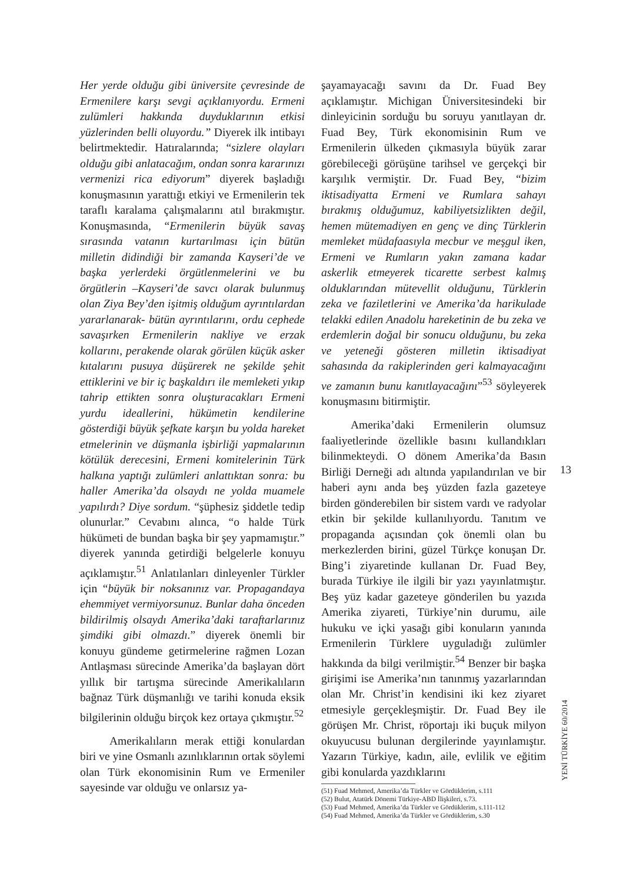Her yerde olduğu gibi üniversite çevresinde de Ermenilere karşı sevgi açıklanıyordu. Ermeni zulümleri hakkında duyduklarının etkisi yüzlerinden belli oluyordu.” Diyerek ilk intibayı belirtmektedir. Hatıralarında; “sizlere olayları olduğu gibi anlatacağım, ondan sonra kararınızı vermenizi rica ediyorum” diyerek başladığı konuşmasının yarattığı etkiyi ve Ermenilerin tek taraflı karalama çalışmalarını atıl bırakmıştır. Konuşmasında, “Ermenilerin büyük savaş sırasında vatanın kurtarılması için bütün milletin didindiği bir zamanda Kayseri’de ve başka yerlerdeki örgütlenmelerini ve bu örgütlerin –Kayseri’de savcı olarak bulunmuş olan Ziya Bey’den işitmiş olduğum ayrıntılardan yararlanarak- bütün ayrıntılarını, ordu cephede savaşırken Ermenilerin nakliye ve erzak kollarını, perakende olarak görülen küçük asker kıtalarını pusuya düşürerek ne şekilde şehit ettiklerini ve bir iç başkaldırı ile memleketi yıkıp tahrip ettikten sonra oluşturacakları Ermeni yurdu ideallerini, hükümetin kendilerine gösterdiği büyük şefkate karşın bu yolda hareket etmelerinin ve düşmanla işbirliği yapmalarının kötülük derecesini, Ermeni komitelerinin Türk halkına yaptığı zulümleri anlattıktan sonra: bu haller Amerika’da olsaydı ne yolda muamele yapılırdı? Diye sordum. “şüphesiz şiddetle tedip olunurlar.” Cevabını alınca, “o halde Türk hükümeti de bundan başka bir şey yapmamıştır.” diyerek yanında getirdiği belgelerle konuyu açıklamıştır.<sup>51</sup> Anlatılanları dinleyenler Türkler için “büyük bir noksanınız var. Propagandaya ehemmiyet vermiyorsunuz. Bunlar daha önceden bildirilmiş olsaydı Amerika’daki taraftarlarınız şimdiki gibi olmazdı.” diyerek önemli bir konuyu gündeme getirmelerine rağmen Lozan Antlaşması sürecinde Amerika’da başlayan dört yıllık bir tartışma sürecinde Amerikalıların bağnaz Türk düşmanlığı ve tarihi konuda eksik bilgilerinin olduğu birçok kez ortaya çıkmıştır.<sup>52</sup>
Amerikalıların merak ettiği konulardan biri ve yine Osmanlı azınlıklarının ortak söylemi olan Türk ekonomisinin Rum ve Ermeniler sayesinde var olduğu ve onlarsız ya-
şayamayacağı savını da Dr. Fuad Bey açıklamıştır. Michigan Üniversitesindeki bir dinleyicinin sorduğu bu soruyu yanıtlayan dr. Fuad Bey, Türk ekonomisinin Rum ve Ermenilerin ülkeden çıkmasıyla büyük zarar görebileceği görüşüne tarihsel ve gerçekçi bir karşılık vermiştir. Dr. Fuad Bey, “bizim iktisadiyatta Ermeni ve Rumlara sahayı bırakmış olduğumuz, kabiliyetsizlikten değil, hemen mütemadiyen en genç ve dinç Türklerin memleket müdafaasıyla mecbur ve meşgul iken, Ermeni ve Rumların yakın zamana kadar askerlik etmeyerek ticarette serbest kalmış olduklarından mütevellit olduğunu, Türklerin zeka ve faziletlerini ve Amerika’da harikulade telakki edilen Anadolu hareketinin de bu zeka ve erdemlerin doğal bir sonucu olduğunu, bu zeka ve yeteneği gösteren milletin iktisadiyat sahasında da rakiplerinden geri kalmayacağını ve zamanın bunu kanıtlayacağını”<sup>53</sup> söyleyerek konuşmasını bitirmiştir.
Amerika’daki Ermenilerin olumsuz faaliyetlerinde özellikle basını kullandıkları bilinmekteydi. O dönem Amerika’da Basın Birliği Derneği adı altında yapılandırılan ve bir haberi aynı anda beş yüzden fazla gazeteye birden gönderebilen bir sistem vardı ve radyolar etkin bir şekilde kullanılıyordu. Tanıtım ve propaganda açısından çok önemli olan bu merkezlerden birini, güzel Türkçe konuşan Dr. Bing’i ziyaretinde kullanan Dr. Fuad Bey, burada Türkiye ile ilgili bir yazı yayınlatmıştır. Beş yüz kadar gazeteye gönderilen bu yazıda Amerika ziyareti, Türkiye’nin durumu, aile hukuku ve içki yasağı gibi konuların yanında Ermenilerin Türklere uyguladığı zulümler hakkında da bilgi verilmiştir.<sup>54</sup> Benzer bir başka girişimi ise Amerika’nın tanınmış yazarlarından olan Mr. Christ’in kendisini iki kez ziyaret etmesiyle gerçekleşmiştir. Dr. Fuad Bey ile görüşen Mr. Christ, röportajı iki buçuk milyon okuyucusu bulunan dergilerinde yayınlamıştır. Yazarın Türkiye, kadın, aile, evlilik ve eğitim gibi konularda yazdıklarını
(51) Fuad Mehmed, Amerika’da Türkler ve Gördüklerim, s.111
(52) Bulut, Atatürk Dönemi Türkiye-ABD İlişkileri, s.73.
(53) Fuad Mehmed, Amerika’da Türkler ve Gördüklerim, s.111-112
(54) Fuad Mehmed, Amerika’da Türkler ve Gördüklerim, s.30
13
YENİ TÜRKİYE 60/2014